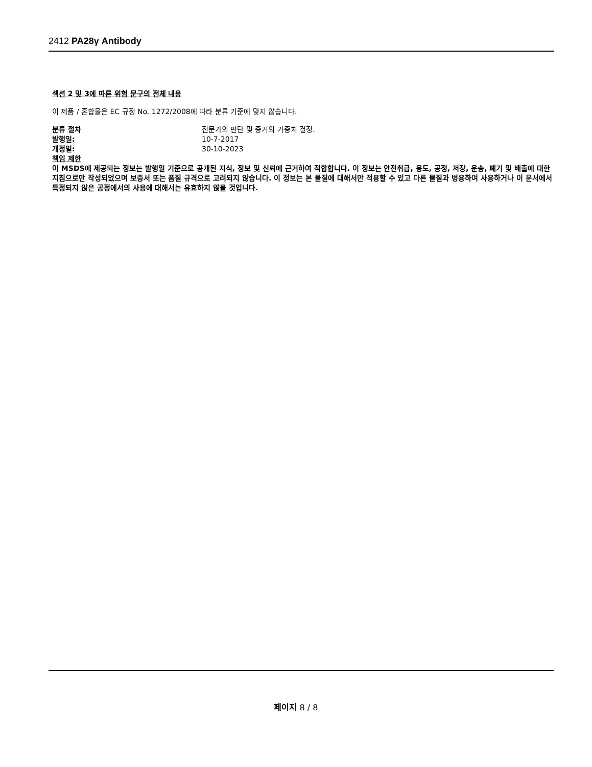2412 PA28γ Antibody
섹션 2 및 3에 따른 위험 문구의 전체 내용
이 제품 / 혼합물은 EC 규정 No. 1272/2008에 따라 분류 기준에 맞지 않습니다.
분류 절차 전문가의 판단 및 증거의 가중치 결정.
발행일: 10-7-2017
개정일: 30-10-2023
책임 제한
이 MSDS에 제공되는 정보는 발행일 기준으로 공개된 지식, 정보 및 신뢰에 근거하여 적합합니다. 이 정보는 안전취급, 용도, 공정, 저장, 운송, 폐기 및 배출에 대한 지침으로만 작성되었으며 보증서 또는 품질 규격으로 고려되지 않습니다. 이 정보는 본 물질에 대해서만 적용할 수 있고 다른 물질과 병용하여 사용하거나 이 문서에서 특정되지 않은 공정에서의 사용에 대해서는 유효하지 않을 것입니다.
페이지 8 / 8